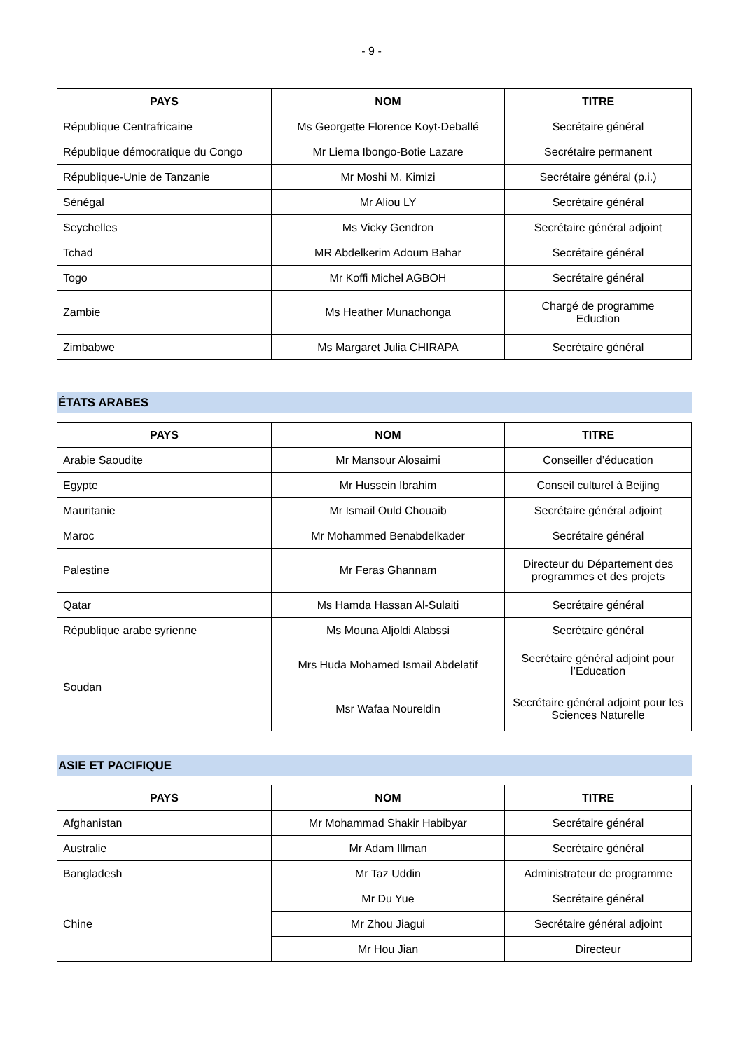- 9 -
| PAYS | NOM | TITRE |
| --- | --- | --- |
| République Centrafricaine | Ms Georgette Florence Koyt-Deballé | Secrétaire général |
| République démocratique du Congo | Mr Liema Ibongo-Botie Lazare | Secrétaire permanent |
| République-Unie de Tanzanie | Mr Moshi M. Kimizi | Secrétaire général (p.i.) |
| Sénégal | Mr Aliou LY | Secrétaire général |
| Seychelles | Ms Vicky Gendron | Secrétaire général adjoint |
| Tchad | MR Abdelkerim Adoum Bahar | Secrétaire général |
| Togo | Mr Koffi Michel AGBOH | Secrétaire général |
| Zambie | Ms Heather Munachonga | Chargé de programme Eduction |
| Zimbabwe | Ms Margaret Julia CHIRAPA | Secrétaire général |
ÉTATS ARABES
| PAYS | NOM | TITRE |
| --- | --- | --- |
| Arabie Saoudite | Mr Mansour Alosaimi | Conseiller d’éducation |
| Egypte | Mr Hussein Ibrahim | Conseil culturel à Beijing |
| Mauritanie | Mr Ismail Ould Chouaib | Secrétaire général adjoint |
| Maroc | Mr Mohammed Benabdelkader | Secrétaire général |
| Palestine | Mr Feras Ghannam | Directeur du Département des programmes et des projets |
| Qatar | Ms Hamda Hassan Al-Sulaiti | Secrétaire général |
| République arabe syrienne | Ms Mouna Aljoldi Alabssi | Secrétaire général |
| Soudan | Mrs Huda Mohamed Ismail Abdelatif | Secrétaire général adjoint pour l’Education |
| | Msr Wafaa Noureldin | Secrétaire général adjoint pour les Sciences Naturelle |
ASIE ET PACIFIQUE
| PAYS | NOM | TITRE |
| --- | --- | --- |
| Afghanistan | Mr Mohammad Shakir Habibyar | Secrétaire général |
| Australie | Mr Adam Illman | Secrétaire général |
| Bangladesh | Mr Taz Uddin | Administrateur de programme |
| Chine | Mr Du Yue | Secrétaire général |
| | Mr Zhou Jiagui | Secrétaire général adjoint |
| | Mr Hou Jian | Directeur |